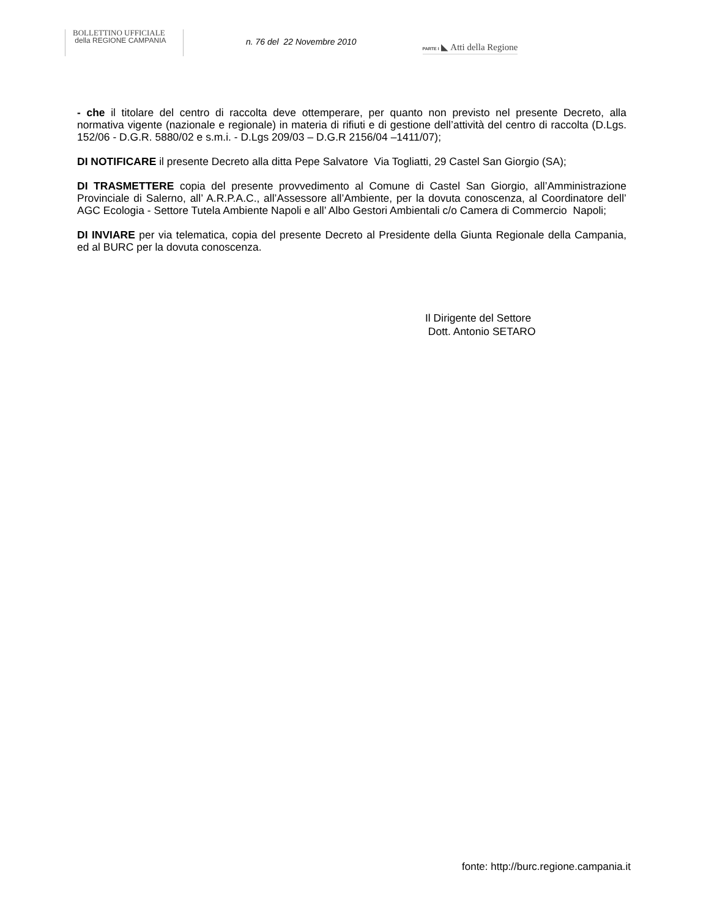BOLLETTINO UFFICIALE
della REGIONE CAMPANIA
n. 76 del 22 Novembre 2010
PARTE I ◣ Atti della Regione
- che il titolare del centro di raccolta deve ottemperare, per quanto non previsto nel presente Decreto, alla normativa vigente (nazionale e regionale) in materia di rifiuti e di gestione dell’attività del centro di raccolta (D.Lgs. 152/06 - D.G.R. 5880/02 e s.m.i. - D.Lgs 209/03 – D.G.R 2156/04 –1411/07);
DI NOTIFICARE il presente Decreto alla ditta Pepe Salvatore Via Togliatti, 29 Castel San Giorgio (SA);
DI TRASMETTERE copia del presente provvedimento al Comune di Castel San Giorgio, all’Amministrazione Provinciale di Salerno, all’ A.R.P.A.C., all’Assessore all’Ambiente, per la dovuta conoscenza, al Coordinatore dell’ AGC Ecologia - Settore Tutela Ambiente Napoli e all’ Albo Gestori Ambientali c/o Camera di Commercio Napoli;
DI INVIARE per via telematica, copia del presente Decreto al Presidente della Giunta Regionale della Campania, ed al BURC per la dovuta conoscenza.
Il Dirigente del Settore
Dott. Antonio SETARO
fonte: http://burc.regione.campania.it